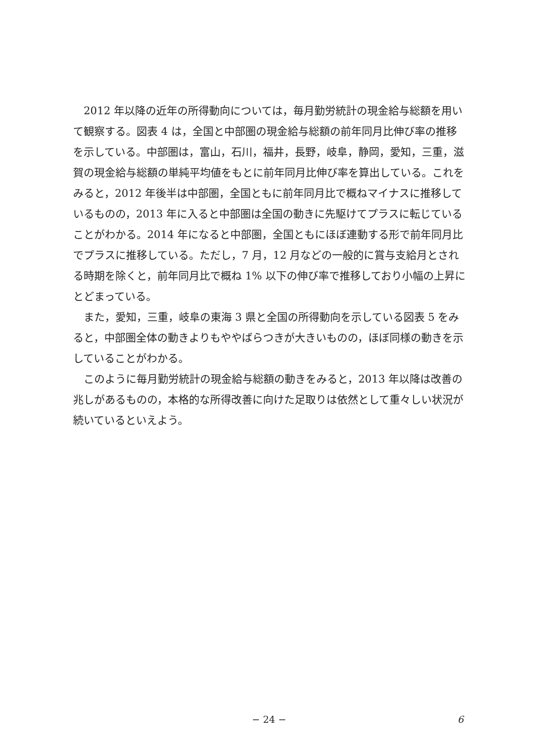2012 年以降の近年の所得動向については，毎月勤労統計の現金給与総額を用いて観察する。図表 4 は，全国と中部圏の現金給与総額の前年同月比伸び率の推移を示している。中部圏は，富山，石川，福井，長野，岐阜，静岡，愛知，三重，滋賀の現金給与総額の単純平均値をもとに前年同月比伸び率を算出している。これをみると，2012 年後半は中部圏，全国ともに前年同月比で概ねマイナスに推移しているものの，2013 年に入ると中部圏は全国の動きに先駆けてプラスに転じていることがわかる。2014 年になると中部圏，全国ともにほぼ連動する形で前年同月比でプラスに推移している。ただし，7 月，12 月などの一般的に賞与支給月とされる時期を除くと，前年同月比で概ね 1% 以下の伸び率で推移しており小幅の上昇にとどまっている。
また，愛知，三重，岐阜の東海 3 県と全国の所得動向を示している図表 5 をみると，中部圏全体の動きよりもややばらつきが大きいものの，ほぼ同様の動きを示していることがわかる。
このように毎月勤労統計の現金給与総額の動きをみると，2013 年以降は改善の兆しがあるものの，本格的な所得改善に向けた足取りは依然として重々しい状況が続いているといえよう。
− 24 − 6